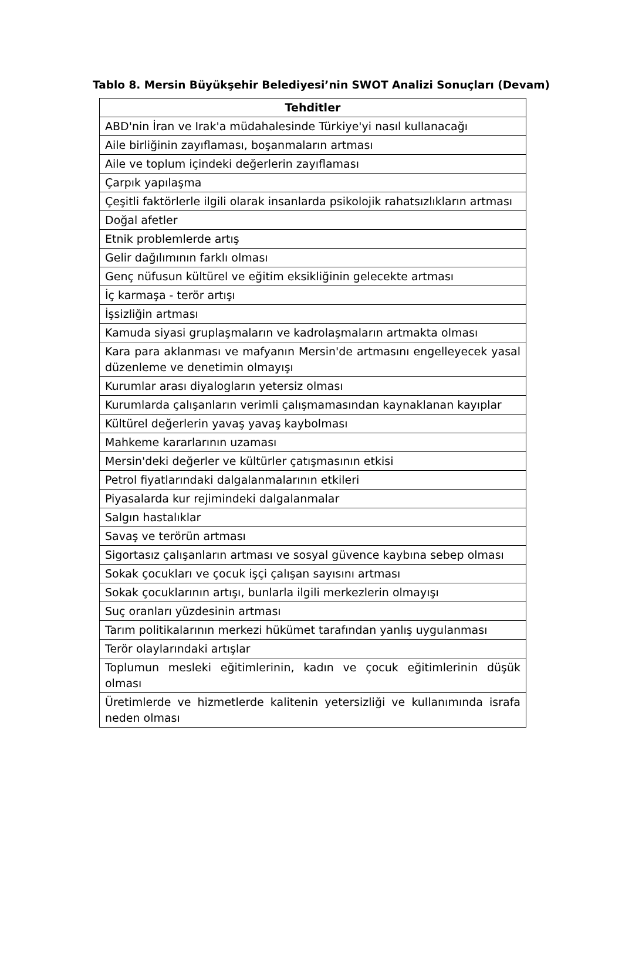Tablo 8. Mersin Büyükşehir Belediyesi’nin SWOT Analizi Sonuçları (Devam)
| Tehditler |
| --- |
| ABD'nin İran ve Irak'a müdahalesinde Türkiye'yi nasıl kullanacağı |
| Aile birliğinin zayıflaması, boşanmaların artması |
| Aile ve toplum içindeki değerlerin zayıflaması |
| Çarpık yapılaşma |
| Çeşitli faktörlerle ilgili olarak insanlarda psikolojik rahatsızlıkların artması |
| Doğal afetler |
| Etnik problemlerde artış |
| Gelir dağılımının farklı olması |
| Genç nüfusun kültürel ve eğitim eksikliğinin gelecekte artması |
| İç karmaşa - terör artışı |
| İşsizliğin artması |
| Kamuda siyasi gruplaşmaların ve kadrolaşmaların artmakta olması |
| Kara para aklanması ve mafyanın Mersin'de artmasını engelleyecek yasal düzenleme ve denetimin olmayışı |
| Kurumlar arası diyalogların yetersiz olması |
| Kurumlarda çalışanların verimli çalışmamasından kaynaklanan kayıplar |
| Kültürel değerlerin yavaş yavaş kaybolması |
| Mahkeme kararlarının uzaması |
| Mersin'deki değerler ve kültürler çatışmasının etkisi |
| Petrol fiyatlarındaki dalgalanmalarının etkileri |
| Piyasalarda kur rejimindeki dalgalanmalar |
| Salgın hastalıklar |
| Savaş ve terörün artması |
| Sigortasız çalışanların artması ve sosyal güvence kaybına sebep olması |
| Sokak çocukları ve çocuk işçi çalışan sayısını artması |
| Sokak çocuklarının artışı, bunlarla ilgili merkezlerin olmayışı |
| Suç oranları yüzdesinin artması |
| Tarım politikalarının merkezi hükümet tarafından yanlış uygulanması |
| Terör olaylarındaki artışlar |
| Toplumun mesleki eğitimlerinin, kadın ve çocuk eğitimlerinin düşük olması |
| Üretimlerde ve hizmetlerde kalitenin yetersizliği ve kullanımında israfa neden olması |